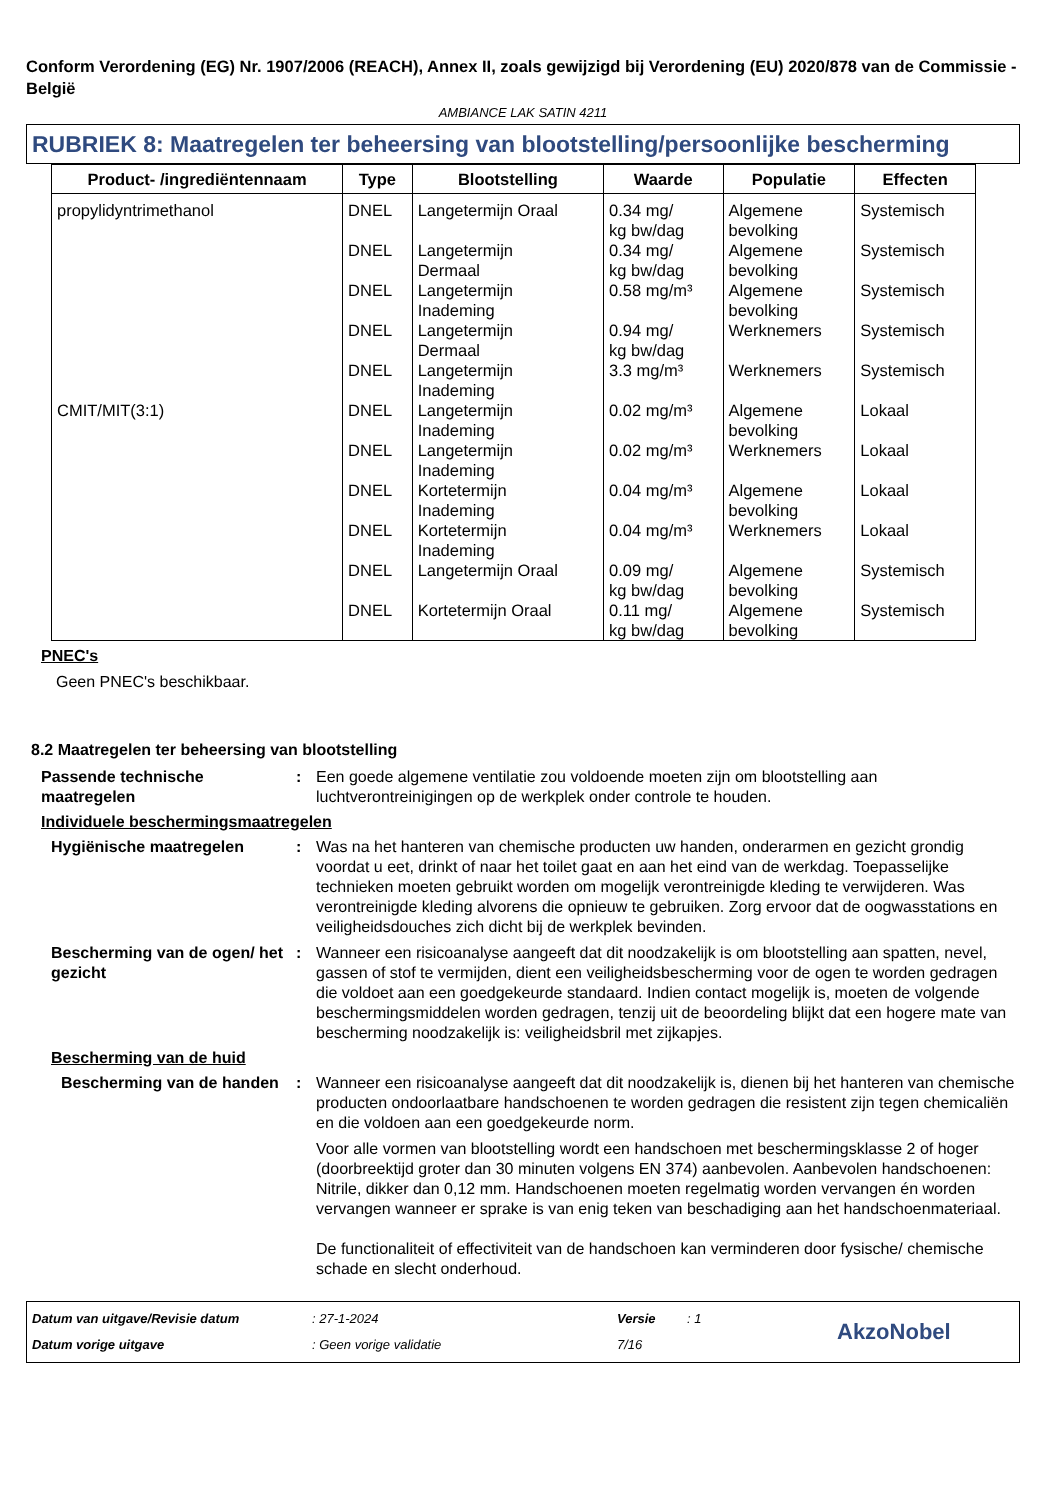Conform Verordening (EG) Nr. 1907/2006 (REACH), Annex II, zoals gewijzigd bij Verordening (EU) 2020/878 van de Commissie - België
AMBIANCE LAK SATIN 4211
RUBRIEK 8: Maatregelen ter beheersing van blootstelling/persoonlijke bescherming
| Product- /ingrediëntennaam | Type | Blootstelling | Waarde | Populatie | Effecten |
| --- | --- | --- | --- | --- | --- |
| propylidyntrimethanol | DNEL | Langetermijn Oraal | 0.34 mg/ kg bw/dag | Algemene bevolking | Systemisch |
| | DNEL | Langetermijn Dermaal | 0.34 mg/ kg bw/dag | Algemene bevolking | Systemisch |
| | DNEL | Langetermijn Inademing | 0.58 mg/m³ | Algemene bevolking | Systemisch |
| | DNEL | Langetermijn Dermaal | 0.94 mg/ kg bw/dag | Werknemers | Systemisch |
| | DNEL | Langetermijn Inademing | 3.3 mg/m³ | Werknemers | Systemisch |
| CMIT/MIT(3:1) | DNEL | Langetermijn Inademing | 0.02 mg/m³ | Algemene bevolking | Lokaal |
| | DNEL | Langetermijn Inademing | 0.02 mg/m³ | Werknemers | Lokaal |
| | DNEL | Kortetermijn Inademing | 0.04 mg/m³ | Algemene bevolking | Lokaal |
| | DNEL | Kortetermijn Inademing | 0.04 mg/m³ | Werknemers | Lokaal |
| | DNEL | Langetermijn Oraal | 0.09 mg/ kg bw/dag | Algemene bevolking | Systemisch |
| | DNEL | Kortetermijn Oraal | 0.11 mg/ kg bw/dag | Algemene bevolking | Systemisch |
PNEC's
Geen PNEC's beschikbaar.
8.2 Maatregelen ter beheersing van blootstelling
Passende technische maatregelen
: Een goede algemene ventilatie zou voldoende moeten zijn om blootstelling aan luchtverontreinigingen op de werkplek onder controle te houden.
Individuele beschermingsmaatregelen
Hygiënische maatregelen : Was na het hanteren van chemische producten uw handen, onderarmen en gezicht grondig voordat u eet, drinkt of naar het toilet gaat en aan het eind van de werkdag. Toepasselijke technieken moeten gebruikt worden om mogelijk verontreinigde kleding te verwijderen. Was verontreinigde kleding alvorens die opnieuw te gebruiken. Zorg ervoor dat de oogwasstations en veiligheidsdouches zich dicht bij de werkplek bevinden.
Bescherming van de ogen/ het gezicht
: Wanneer een risicoanalyse aangeeft dat dit noodzakelijk is om blootstelling aan spatten, nevel, gassen of stof te vermijden, dient een veiligheidsbescherming voor de ogen te worden gedragen die voldoet aan een goedgekeurde standaard. Indien contact mogelijk is, moeten de volgende beschermingsmiddelen worden gedragen, tenzij uit de beoordeling blijkt dat een hogere mate van bescherming noodzakelijk is: veiligheidsbril met zijkapjes.
Bescherming van de huid
Bescherming van de handen
: Wanneer een risicoanalyse aangeeft dat dit noodzakelijk is, dienen bij het hanteren van chemische producten ondoorlaatbare handschoenen te worden gedragen die resistent zijn tegen chemicaliën en die voldoen aan een goedgekeurde norm.
Voor alle vormen van blootstelling wordt een handschoen met beschermingsklasse 2 of hoger (doorbreektijd groter dan 30 minuten volgens EN 374) aanbevolen. Aanbevolen handschoenen: Nitrile, dikker dan 0,12 mm. Handschoenen moeten regelmatig worden vervangen én worden vervangen wanneer er sprake is van enig teken van beschadiging aan het handschoenmateriaal.
De functionaliteit of effectiviteit van de handschoen kan verminderen door fysische/ chemische schade en slecht onderhoud.
Datum van uitgave/Revisie datum
Datum vorige uitgave
: 27-1-2024
: Geen vorige validatie
Versie
7/16
: 1
AkzoNobel